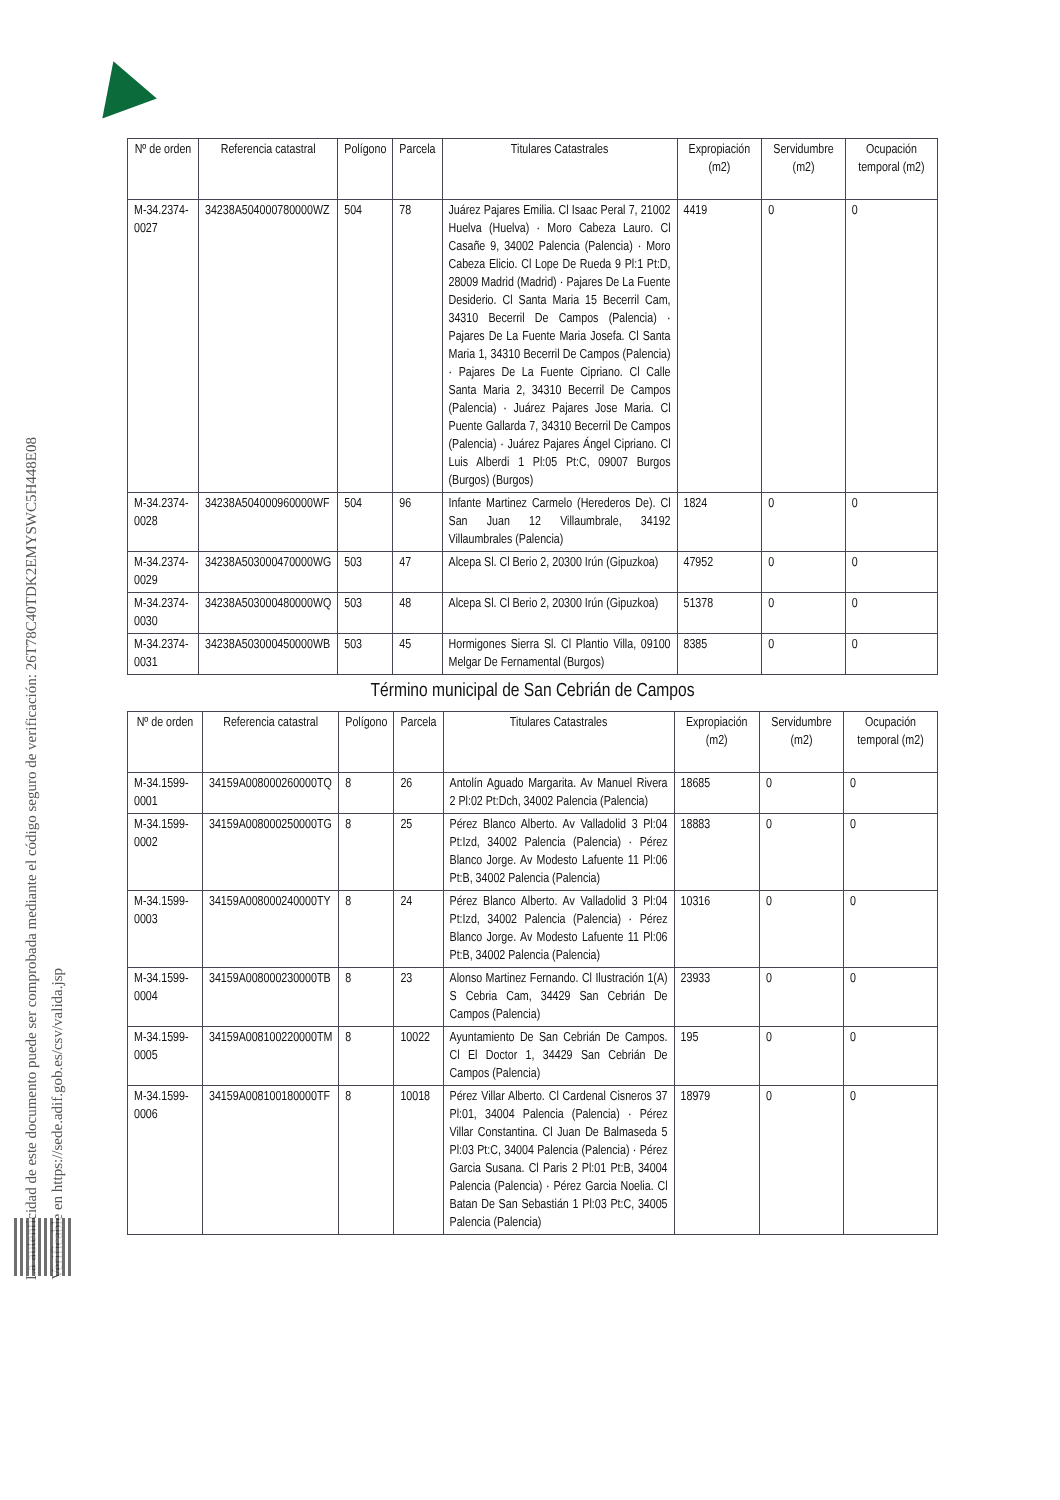La autenticidad de este documento puede ser comprobada mediante el código seguro de verificación: 26T78C40TDK2EMYSWC5H448E08
Verificable en https://sede.adif.gob.es/csv/valida.jsp
| Nº de orden | Referencia catastral | Polígono | Parcela | Titulares Catastrales | Expropiación (m2) | Servidumbre (m2) | Ocupación temporal (m2) |
| --- | --- | --- | --- | --- | --- | --- | --- |
| M-34.2374-0027 | 34238A504000780000WZ | 504 | 78 | Juárez Pajares Emilia. Cl Isaac Peral 7, 21002 Huelva (Huelva) · Moro Cabeza Lauro. Cl Casañe 9, 34002 Palencia (Palencia) · Moro Cabeza Elicio. Cl Lope De Rueda 9 Pl:1 Pt:D, 28009 Madrid (Madrid) · Pajares De La Fuente Desiderio. Cl Santa Maria 15 Becerril Cam, 34310 Becerril De Campos (Palencia) · Pajares De La Fuente Maria Josefa. Cl Santa Maria 1, 34310 Becerril De Campos (Palencia) · Pajares De La Fuente Cipriano. Cl Calle Santa Maria 2, 34310 Becerril De Campos (Palencia) · Juárez Pajares Jose Maria. Cl Puente Gallarda 7, 34310 Becerril De Campos (Palencia) · Juárez Pajares Ángel Cipriano. Cl Luis Alberdi 1 Pl:05 Pt:C, 09007 Burgos (Burgos) (Burgos) | 4419 | 0 | 0 |
| M-34.2374-0028 | 34238A504000960000WF | 504 | 96 | Infante Martinez Carmelo (Herederos De). Cl San Juan 12 Villaumbrale, 34192 Villaumbrales (Palencia) | 1824 | 0 | 0 |
| M-34.2374-0029 | 34238A503000470000WG | 503 | 47 | Alcepa Sl. Cl Berio 2, 20300 Irún (Gipuzkoa) | 47952 | 0 | 0 |
| M-34.2374-0030 | 34238A503000480000WQ | 503 | 48 | Alcepa Sl. Cl Berio 2, 20300 Irún (Gipuzkoa) | 51378 | 0 | 0 |
| M-34.2374-0031 | 34238A503000450000WB | 503 | 45 | Hormigones Sierra Sl. Cl Plantio Villa, 09100 Melgar De Fernamental (Burgos) | 8385 | 0 | 0 |
Término municipal de San Cebrián de Campos
| Nº de orden | Referencia catastral | Polígono | Parcela | Titulares Catastrales | Expropiación (m2) | Servidumbre (m2) | Ocupación temporal (m2) |
| --- | --- | --- | --- | --- | --- | --- | --- |
| M-34.1599-0001 | 34159A008000260000TQ | 8 | 26 | Antolín Aguado Margarita. Av Manuel Rivera 2 Pl:02 Pt:Dch, 34002 Palencia (Palencia) | 18685 | 0 | 0 |
| M-34.1599-0002 | 34159A008000250000TG | 8 | 25 | Pérez Blanco Alberto. Av Valladolid 3 Pl:04 Pt:Izd, 34002 Palencia (Palencia) · Pérez Blanco Jorge. Av Modesto Lafuente 11 Pl:06 Pt:B, 34002 Palencia (Palencia) | 18883 | 0 | 0 |
| M-34.1599-0003 | 34159A008000240000TY | 8 | 24 | Pérez Blanco Alberto. Av Valladolid 3 Pl:04 Pt:Izd, 34002 Palencia (Palencia) · Pérez Blanco Jorge. Av Modesto Lafuente 11 Pl:06 Pt:B, 34002 Palencia (Palencia) | 10316 | 0 | 0 |
| M-34.1599-0004 | 34159A008000230000TB | 8 | 23 | Alonso Martinez Fernando. Cl Ilustración 1(A) S Cebria Cam, 34429 San Cebrián De Campos (Palencia) | 23933 | 0 | 0 |
| M-34.1599-0005 | 34159A008100220000TM | 8 | 10022 | Ayuntamiento De San Cebrián De Campos. Cl El Doctor 1, 34429 San Cebrián De Campos (Palencia) | 195 | 0 | 0 |
| M-34.1599-0006 | 34159A008100180000TF | 8 | 10018 | Pérez Villar Alberto. Cl Cardenal Cisneros 37 Pl:01, 34004 Palencia (Palencia) · Pérez Villar Constantina. Cl Juan De Balmaseda 5 Pl:03 Pt:C, 34004 Palencia (Palencia) · Pérez Garcia Susana. Cl Paris 2 Pl:01 Pt:B, 34004 Palencia (Palencia) · Pérez Garcia Noelia. Cl Batan De San Sebastián 1 Pl:03 Pt:C, 34005 Palencia (Palencia) | 18979 | 0 | 0 |